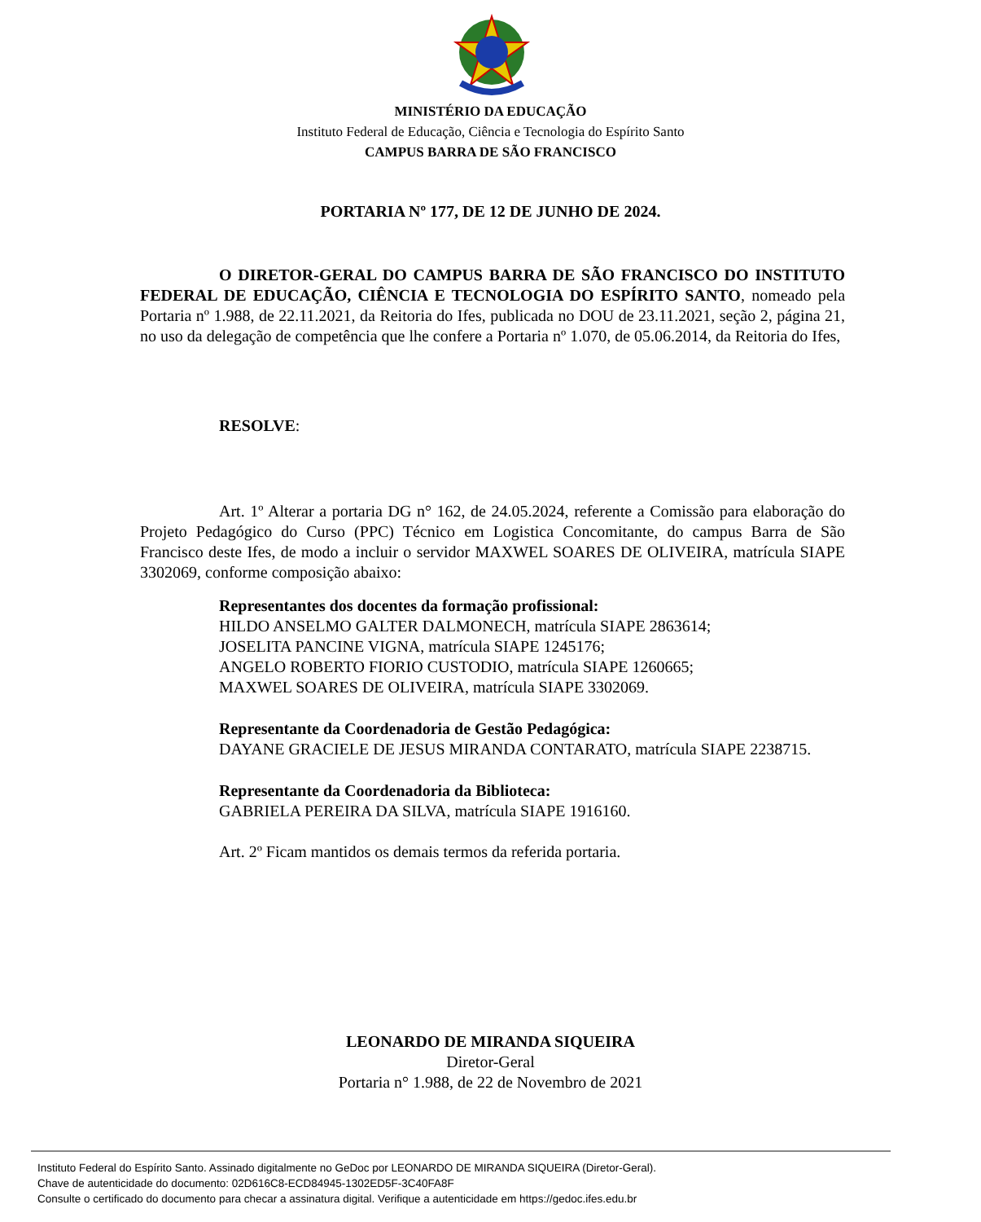MINISTÉRIO DA EDUCAÇÃO
Instituto Federal de Educação, Ciência e Tecnologia do Espírito Santo
CAMPUS BARRA DE SÃO FRANCISCO
PORTARIA Nº 177, DE 12 DE JUNHO DE 2024.
O DIRETOR-GERAL DO CAMPUS BARRA DE SÃO FRANCISCO DO INSTITUTO FEDERAL DE EDUCAÇÃO, CIÊNCIA E TECNOLOGIA DO ESPÍRITO SANTO, nomeado pela Portaria nº 1.988, de 22.11.2021, da Reitoria do Ifes, publicada no DOU de 23.11.2021, seção 2, página 21, no uso da delegação de competência que lhe confere a Portaria nº 1.070, de 05.06.2014, da Reitoria do Ifes,
RESOLVE:
Art. 1º Alterar a portaria DG n° 162, de 24.05.2024, referente a Comissão para elaboração do Projeto Pedagógico do Curso (PPC) Técnico em Logistica Concomitante, do campus Barra de São Francisco deste Ifes, de modo a incluir o servidor MAXWEL SOARES DE OLIVEIRA, matrícula SIAPE 3302069, conforme composição abaixo:
Representantes dos docentes da formação profissional:
HILDO ANSELMO GALTER DALMONECH, matrícula SIAPE 2863614;
JOSELITA PANCINE VIGNA, matrícula SIAPE 1245176;
ANGELO ROBERTO FIORIO CUSTODIO, matrícula SIAPE 1260665;
MAXWEL SOARES DE OLIVEIRA, matrícula SIAPE 3302069.
Representante da Coordenadoria de Gestão Pedagógica:
DAYANE GRACIELE DE JESUS MIRANDA CONTARATO, matrícula SIAPE 2238715.
Representante da Coordenadoria da Biblioteca:
GABRIELA PEREIRA DA SILVA, matrícula SIAPE 1916160.
Art. 2º Ficam mantidos os demais termos da referida portaria.
LEONARDO DE MIRANDA SIQUEIRA
Diretor-Geral
Portaria n° 1.988, de 22 de Novembro de 2021
Instituto Federal do Espírito Santo. Assinado digitalmente no GeDoc por LEONARDO DE MIRANDA SIQUEIRA (Diretor-Geral).
Chave de autenticidade do documento: 02D616C8-ECD84945-1302ED5F-3C40FA8F
Consulte o certificado do documento para checar a assinatura digital. Verifique a autenticidade em https://gedoc.ifes.edu.br